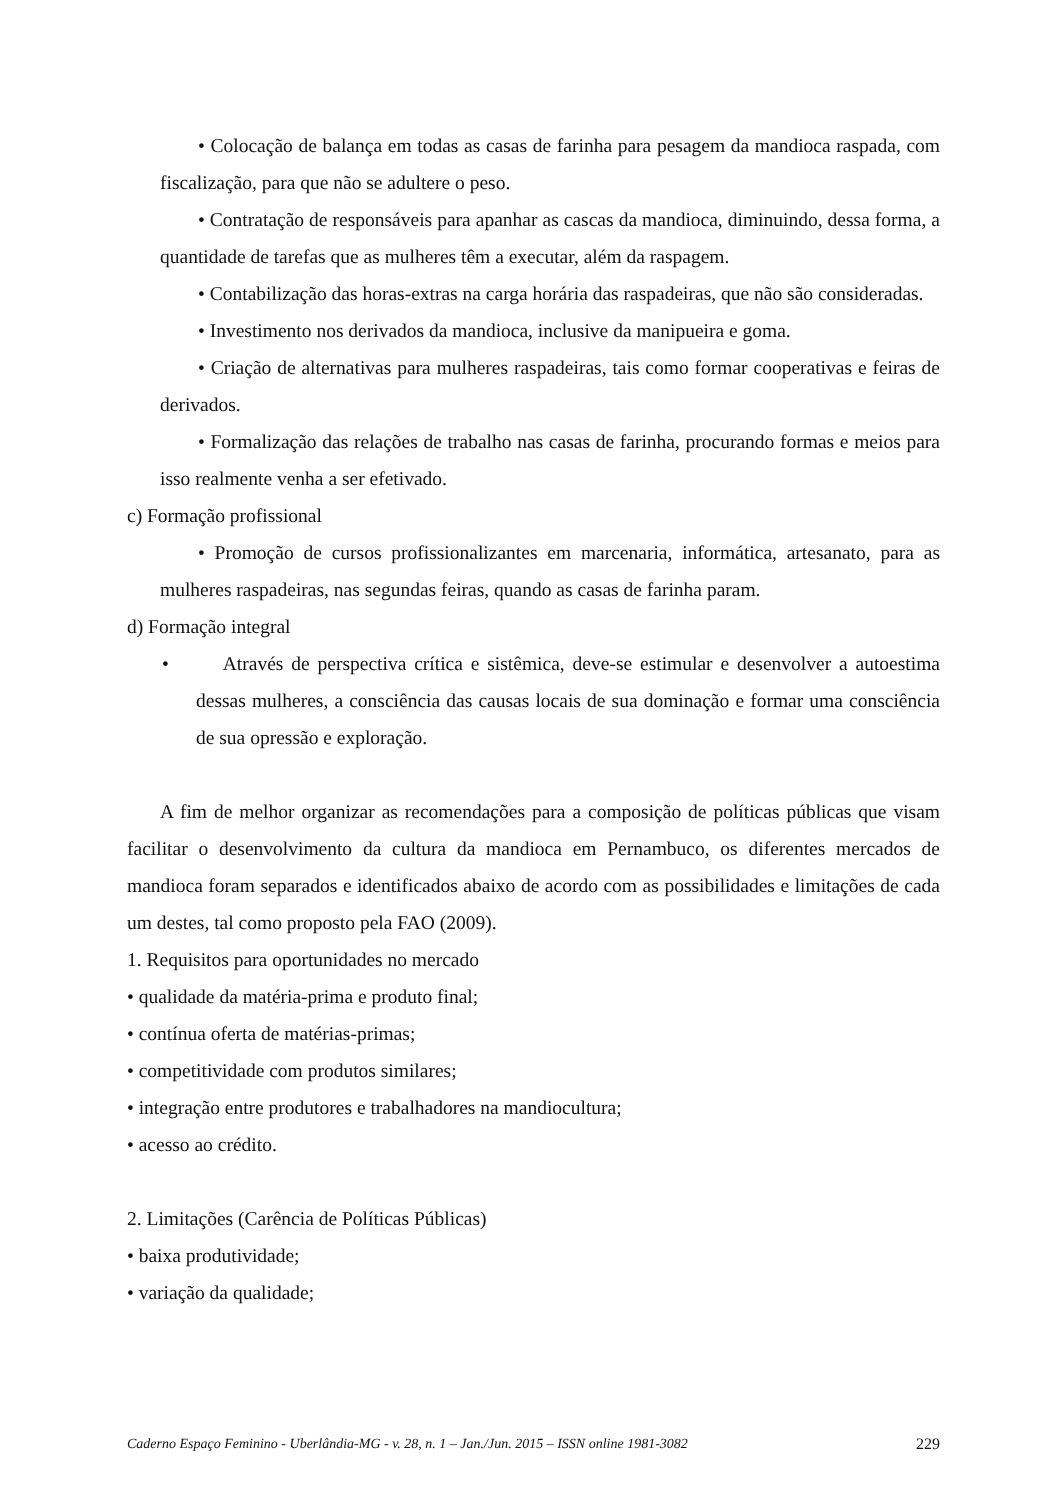• Colocação de balança em todas as casas de farinha para pesagem da mandioca raspada, com fiscalização, para que não se adultere o peso.
• Contratação de responsáveis para apanhar as cascas da mandioca, diminuindo, dessa forma, a quantidade de tarefas que as mulheres têm a executar, além da raspagem.
• Contabilização das horas-extras na carga horária das raspadeiras, que não são consideradas.
• Investimento nos derivados da mandioca, inclusive da manipueira e goma.
• Criação de alternativas para mulheres raspadeiras, tais como formar cooperativas e feiras de derivados.
• Formalização das relações de trabalho nas casas de farinha, procurando formas e meios para isso realmente venha a ser efetivado.
c) Formação profissional
• Promoção de cursos profissionalizantes em marcenaria, informática, artesanato, para as mulheres raspadeiras, nas segundas feiras, quando as casas de farinha param.
d) Formação integral
• Através de perspectiva crítica e sistêmica, deve-se estimular e desenvolver a autoestima dessas mulheres, a consciência das causas locais de sua dominação e formar uma consciência de sua opressão e exploração.
A fim de melhor organizar as recomendações para a composição de políticas públicas que visam facilitar o desenvolvimento da cultura da mandioca em Pernambuco, os diferentes mercados de mandioca foram separados e identificados abaixo de acordo com as possibilidades e limitações de cada um destes, tal como proposto pela FAO (2009).
1. Requisitos para oportunidades no mercado
• qualidade da matéria-prima e produto final;
• contínua oferta de matérias-primas;
• competitividade com produtos similares;
• integração entre produtores e trabalhadores na mandiocultura;
• acesso ao crédito.
2. Limitações (Carência de Políticas Públicas)
• baixa produtividade;
• variação da qualidade;
Caderno Espaço Feminino - Uberlândia-MG - v. 28, n. 1 – Jan./Jun. 2015 – ISSN online 1981-3082 229